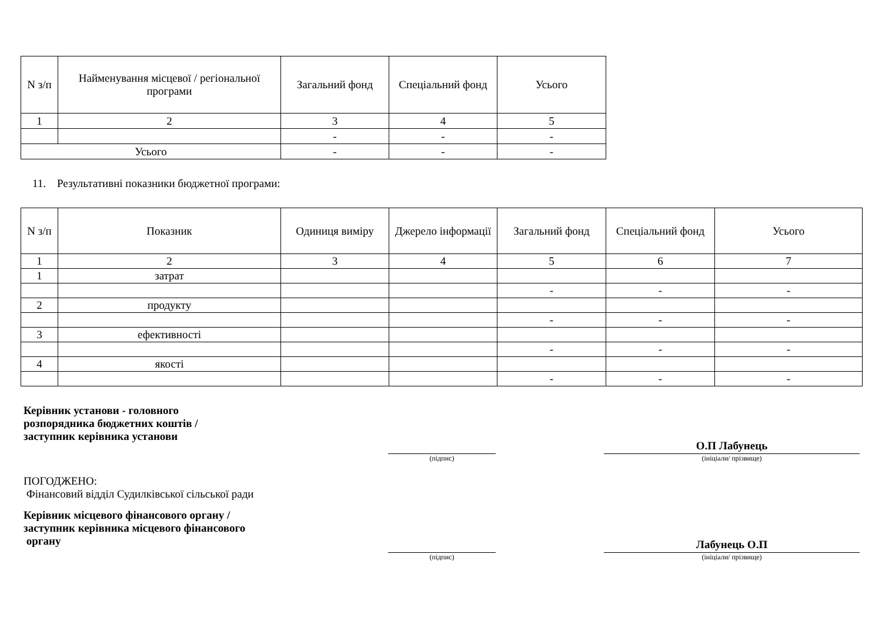| N з/п | Найменування місцевої / регіональної програми | Загальний фонд | Спеціальний фонд | Усього |
| --- | --- | --- | --- | --- |
| 1 | 2 | 3 | 4 | 5 |
| | | - | - | - |
| Усього | | - | - | - |
11. Результативні показники бюджетної програми:
| N з/п | Показник | Одиниця виміру | Джерело інформації | Загальний фонд | Спеціальний фонд | Усього |
| --- | --- | --- | --- | --- | --- | --- |
| 1 | 2 | 3 | 4 | 5 | 6 | 7 |
| 1 | затрат | | | | | |
| | | | | - | - | - |
| 2 | продукту | | | | | |
| | | | | - | - | - |
| 3 | ефективності | | | | | |
| | | | | - | - | - |
| 4 | якості | | | | | |
| | | | | - | - | - |
Керівник установи - головного
розпорядника бюджетних коштів /
заступник керівника установи
(підпис)
О.П Лабунець
(ініціали/ прізвище)
ПОГОДЖЕНО:
Фінансовий відділ Судилківської сільської ради
Керівник місцевого фінансового органу /
заступник керівника місцевого фінансового
органу
(підпис)
Лабунець О.П
(ініціали/ прізвище)